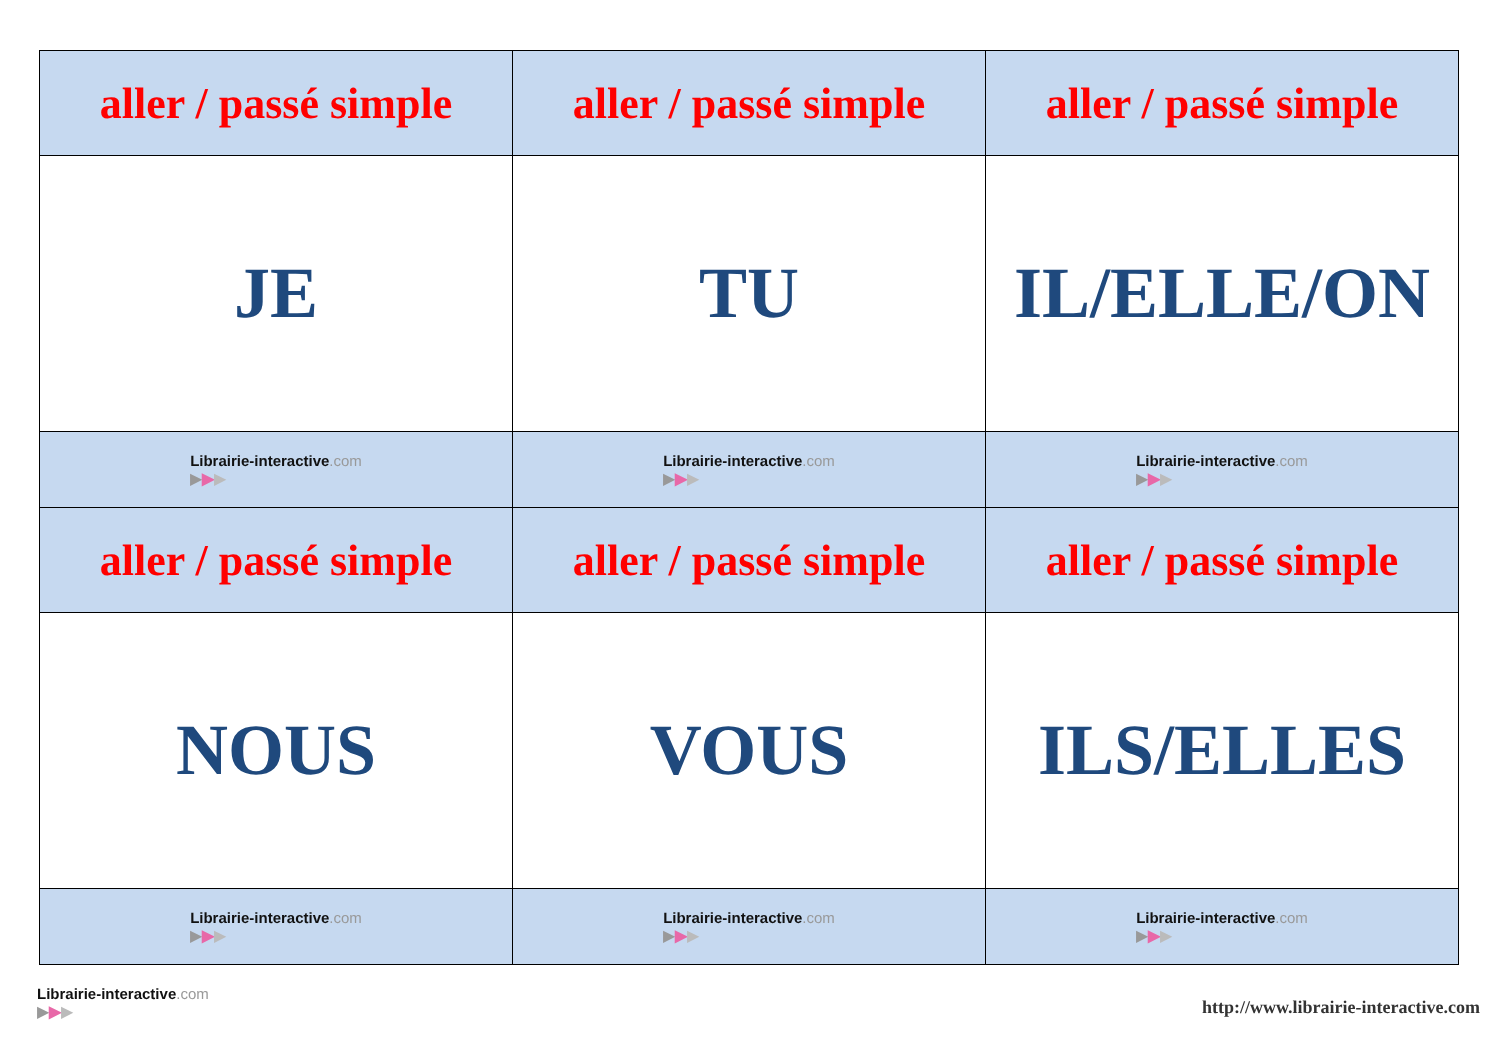| aller / passé simple | aller / passé simple | aller / passé simple |
| JE | TU | IL/ELLE/ON |
| Librairie-interactive .com ▶ ▶ ▶ | Librairie-interactive .com ▶ ▶ ▶ | Librairie-interactive .com ▶ ▶ ▶ |
| aller / passé simple | aller / passé simple | aller / passé simple |
| NOUS | VOUS | ILS/ELLES |
| Librairie-interactive .com ▶ ▶ ▶ | Librairie-interactive .com ▶ ▶ ▶ | Librairie-interactive .com ▶ ▶ ▶ |
Librairie-interactive.com
▶▶▶
http://www.librairie-interactive.com